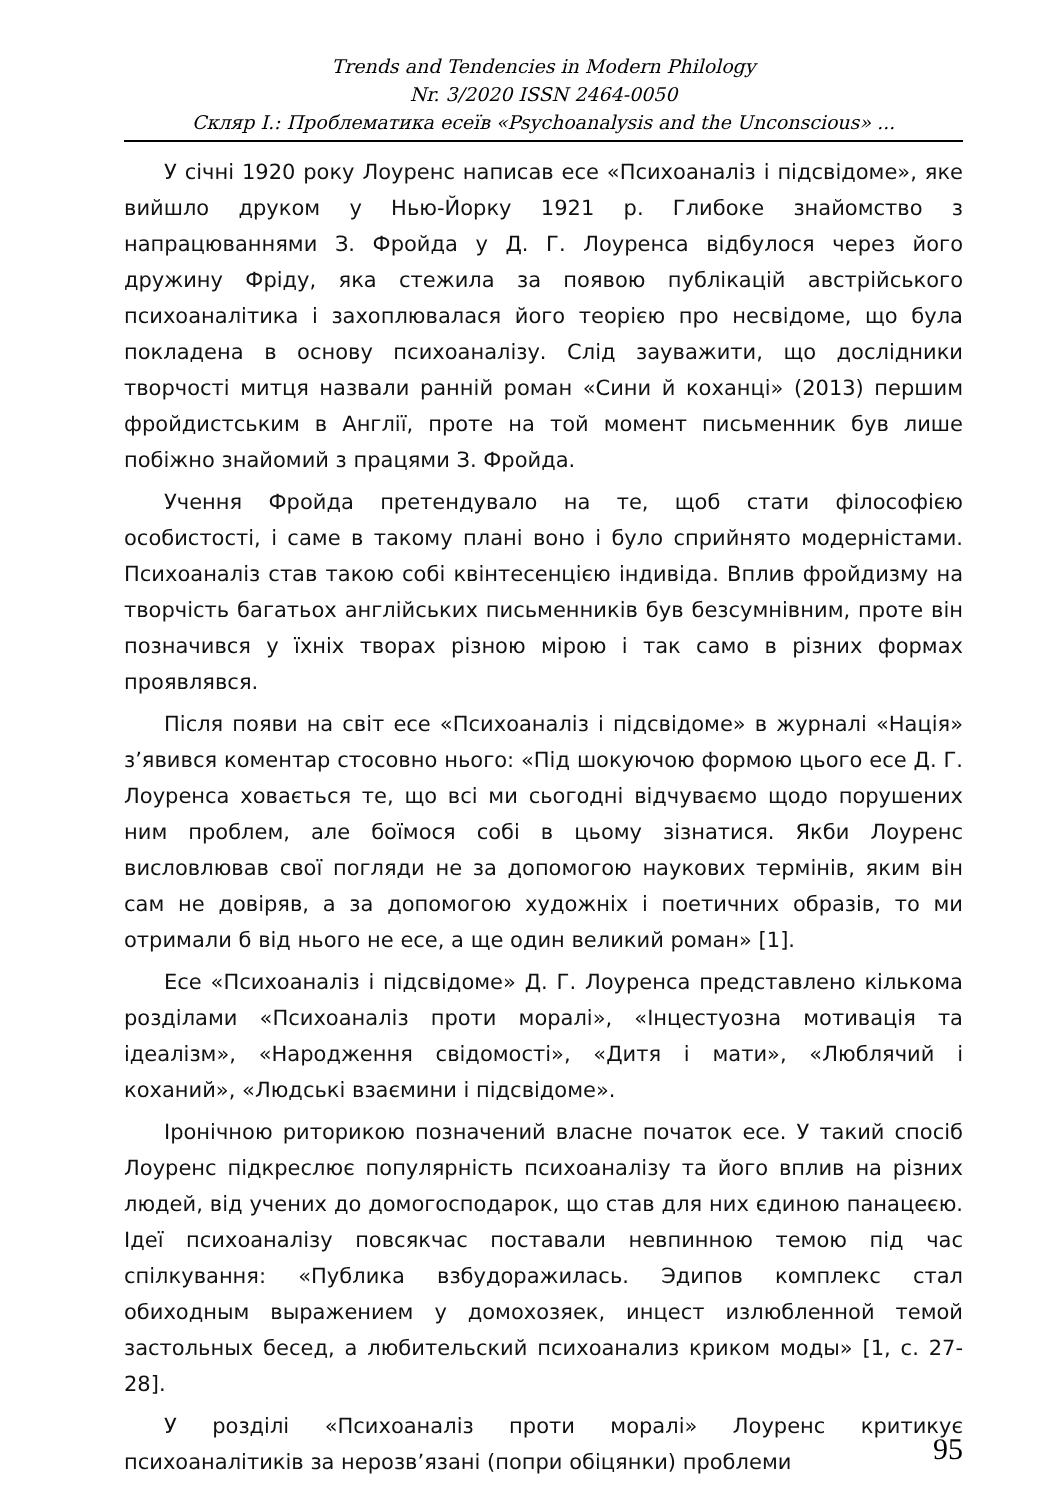Trends and Tendencies in Modern Philology
Nr. 3/2020 ISSN 2464-0050
Скляр І.: Проблематика есеїв «Psychoanalysis and the Unconscious» ...
У січні 1920 року Лоуренс написав есе «Психоаналіз і підсвідоме», яке вийшло друком у Нью-Йорку 1921 р. Глибоке знайомство з напрацюваннями З. Фройда у Д. Г. Лоуренса відбулося через його дружину Фріду, яка стежила за появою публікацій австрійського психоаналітика і захоплювалася його теорією про несвідоме, що була покладена в основу психоаналізу. Слід зауважити, що дослідники творчості митця назвали ранній роман «Сини й коханці» (2013) першим фройдистським в Англії, проте на той момент письменник був лише побіжно знайомий з працями З. Фройда.
Учення Фройда претендувало на те, щоб стати філософією особистості, і саме в такому плані воно і було сприйнято модерністами. Психоаналіз став такою собі квінтесенцією індивіда. Вплив фройдизму на творчість багатьох англійських письменників був безсумнівним, проте він позначився у їхніх творах різною мірою і так само в різних формах проявлявся.
Після появи на світ есе «Психоаналіз і підсвідоме» в журналі «Нація» з’явився коментар стосовно нього: «Під шокуючою формою цього есе Д. Г. Лоуренса ховається те, що всі ми сьогодні відчуваємо щодо порушених ним проблем, але боїмося собі в цьому зізнатися. Якби Лоуренс висловлював свої погляди не за допомогою наукових термінів, яким він сам не довіряв, а за допомогою художніх і поетичних образів, то ми отримали б від нього не есе, а ще один великий роман» [1].
Есе «Психоаналіз і підсвідоме» Д. Г. Лоуренса представлено кількома розділами «Психоаналіз проти моралі», «Інцестуозна мотивація та ідеалізм», «Народження свідомості», «Дитя і мати», «Люблячий і коханий», «Людські взаємини і підсвідоме».
Іронічною риторикою позначений власне початок есе. У такий спосіб Лоуренс підкреслює популярність психоаналізу та його вплив на різних людей, від учених до домогосподарок, що став для них єдиною панацеєю. Ідеї психоаналізу повсякчас поставали невпинною темою під час спілкування: «Публика взбудоражилась. Эдипов комплекс стал обиходным выражением у домохозяек, инцест излюбленной темой застольных бесед, а любительский психоанализ криком моды» [1, с. 27-28].
У розділі «Психоаналіз проти моралі» Лоуренс критикує психоаналітиків за нерозв’язані (попри обіцянки) проблеми
95